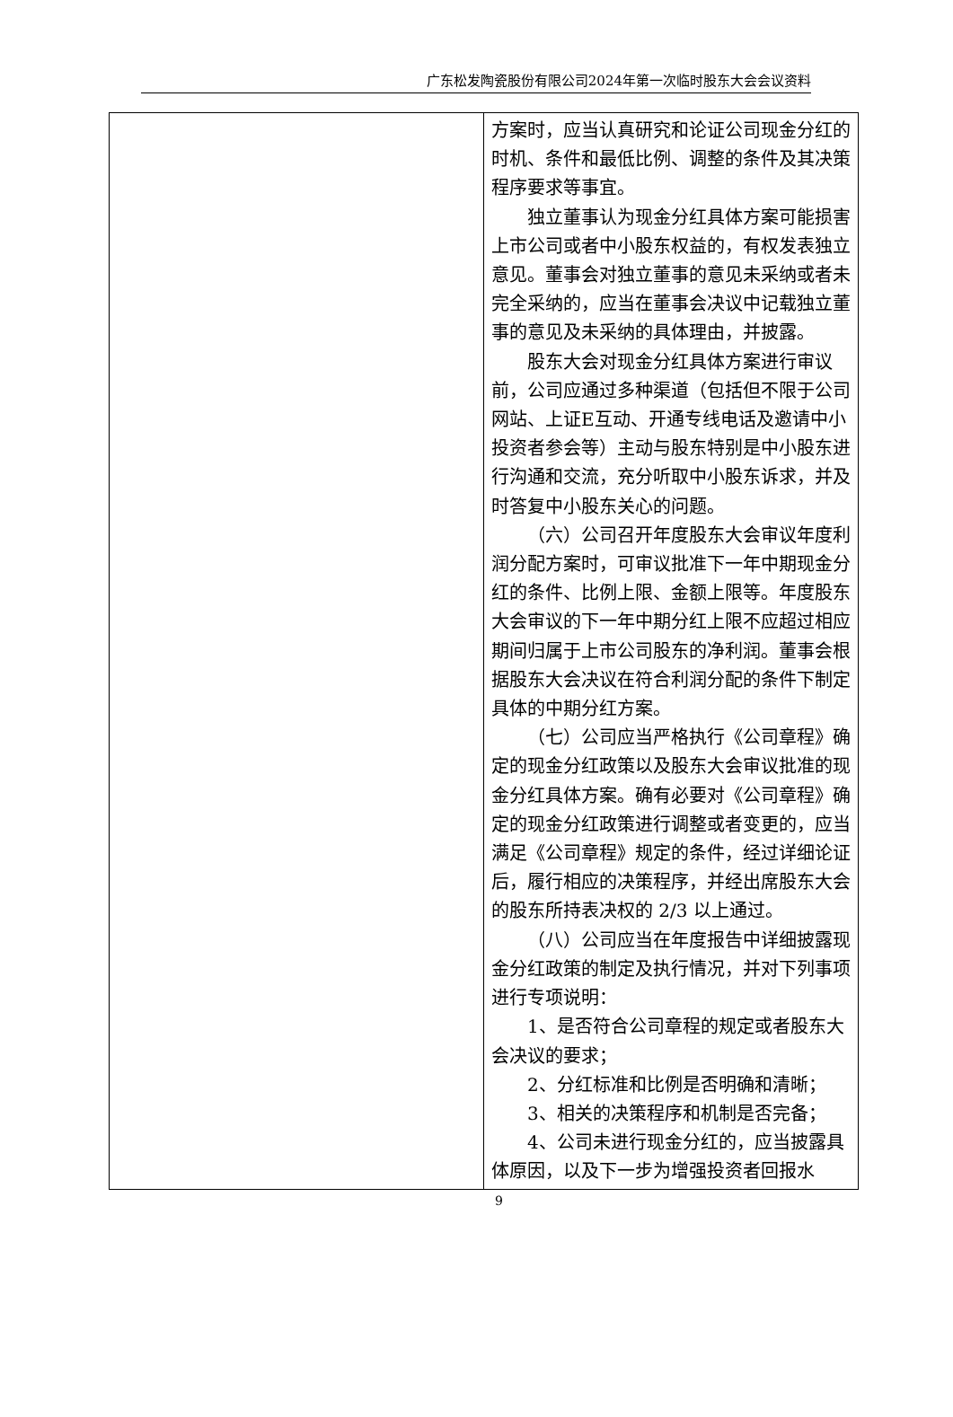广东松发陶瓷股份有限公司2024年第一次临时股东大会会议资料
| | 方案时，应当认真研究和论证公司现金分红的时机、条件和最低比例、调整的条件及其决策程序要求等事宜。 独立董事认为现金分红具体方案可能损害上市公司或者中小股东权益的，有权发表独立意见。董事会对独立董事的意见未采纳或者未完全采纳的，应当在董事会决议中记载独立董事的意见及未采纳的具体理由，并披露。 股东大会对现金分红具体方案进行审议前，公司应通过多种渠道（包括但不限于公司网站、上证E互动、开通专线电话及邀请中小投资者参会等）主动与股东特别是中小股东进行沟通和交流，充分听取中小股东诉求，并及时答复中小股东关心的问题。 （六）公司召开年度股东大会审议年度利润分配方案时，可审议批准下一年中期现金分红的条件、比例上限、金额上限等。年度股东大会审议的下一年中期分红上限不应超过相应期间归属于上市公司股东的净利润。董事会根据股东大会决议在符合利润分配的条件下制定具体的中期分红方案。 （七）公司应当严格执行《公司章程》确定的现金分红政策以及股东大会审议批准的现金分红具体方案。确有必要对《公司章程》确定的现金分红政策进行调整或者变更的，应当满足《公司章程》规定的条件，经过详细论证后，履行相应的决策程序，并经出席股东大会的股东所持表决权的 2/3 以上通过。 （八）公司应当在年度报告中详细披露现金分红政策的制定及执行情况，并对下列事项进行专项说明： 1、是否符合公司章程的规定或者股东大会决议的要求； 2、分红标准和比例是否明确和清晰； 3、相关的决策程序和机制是否完备； 4、公司未进行现金分红的，应当披露具体原因，以及下一步为增强投资者回报水 |
9